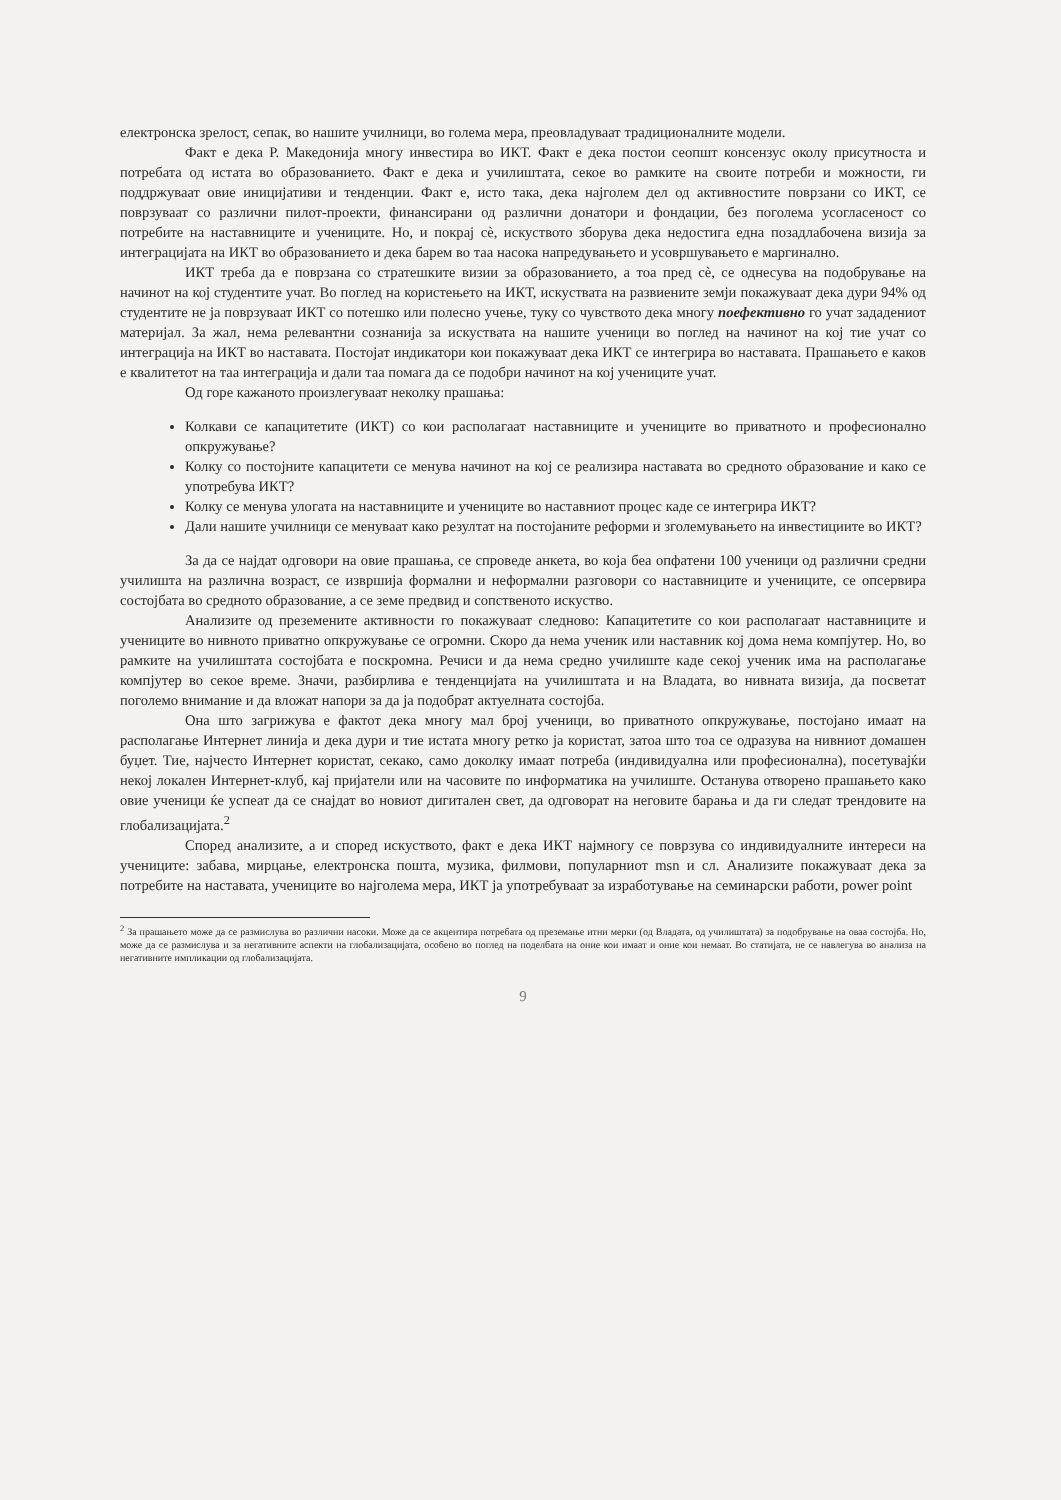електронска зрелост, сепак, во нашите училници, во голема мера, преовладуваат традиционалните модели.
Факт е дека Р. Македонија многу инвестира во ИКТ. Факт е дека постои сеопшт консензус околу присутноста и потребата од истата во образованието. Факт е дека и училиштата, секое во рамките на своите потреби и можности, ги поддржуваат овие иницијативи и тенденции. Факт е, исто така, дека најголем дел од активностите поврзани со ИКТ, се поврзуваат со различни пилот-проекти, финансирани од различни донатори и фондации, без поголема усогласеност со потребите на наставниците и учениците. Но, и покрај сè, искуството зборува дека недостига една позадлабочена визија за интеграцијата на ИКТ во образованието и дека барем во таа насока напредувањето и усовршувањето е маргинално.
ИКТ треба да е поврзана со стратешките визии за образованието, а тоа пред сè, се однесува на подобрување на начинот на кој студентите учат. Во поглед на користењето на ИКТ, искуствата на развиените земји покажуваат дека дури 94% од студентите не ја поврзуваат ИКТ со потешко или полесно учење, туку со чувството дека многу поефективно го учат зададениот материјал. За жал, нема релевантни сознанија за искуствата на нашите ученици во поглед на начинот на кој тие учат со интеграција на ИКТ во наставата. Постојат индикатори кои покажуваат дека ИКТ се интегрира во наставата. Прашањето е каков е квалитетот на таа интеграција и дали таа помага да се подобри начинот на кој учениците учат.
Од горе кажаното произлегуваат неколку прашања:
Колкави се капацитетите (ИКТ) со кои располагаат наставниците и учениците во приватното и професионално опкружување?
Колку со постојните капацитети се менува начинот на кој се реализира наставата во средното образование и како се употребува ИКТ?
Колку се менува улогата на наставниците и учениците во наставниот процес каде се интегрира ИКТ?
Дали нашите училници се менуваат како резултат на постојаните реформи и зголемувањето на инвестициите во ИКТ?
За да се најдат одговори на овие прашања, се спроведе анкета, во која беа опфатени 100 ученици од различни средни училишта на различна возраст, се извршија формални и неформални разговори со наставниците и учениците, се опсервира состојбата во средното образование, а се земе предвид и сопственото искуство.
Анализите од преземените активности го покажуваат следново: Капацитетите со кои располагаат наставниците и учениците во нивното приватно опкружување се огромни. Скоро да нема ученик или наставник кој дома нема компјутер. Но, во рамките на училиштата состојбата е поскромна. Речиси и да нема средно училиште каде секој ученик има на располагање компјутер во секое време. Значи, разбирлива е тенденцијата на училиштата и на Владата, во нивната визија, да посветат поголемо внимание и да вложат напори за да ја подобрат актуелната состојба.
Она што загрижува е фактот дека многу мал број ученици, во приватното опкружување, постојано имаат на располагање Интернет линија и дека дури и тие истата многу ретко ја користат, затоа што тоа се одразува на нивниот домашен буџет. Тие, најчесто Интернет користат, секако, само доколку имаат потреба (индивидуална или професионална), посетувајќи некој локален Интернет-клуб, кај пријатели или на часовите по информатика на училиште. Останува отворено прашањето како овие ученици ќе успеат да се снајдат во новиот дигитален свет, да одговорат на неговите барања и да ги следат трендовите на глобализацијата.<sup>2</sup>
Според анализите, а и според искуството, факт е дека ИКТ најмногу се поврзува со индивидуалните интереси на учениците: забава, мирцање, електронска пошта, музика, филмови, популарниот msn и сл. Анализите покажуваат дека за потребите на наставата, учениците во најголема мера, ИКТ ја употребуваат за изработување на семинарски работи, power point
<sup>2</sup> За прашањето може да се размислува во различни насоки. Може да се акцентира потребата од преземање итни мерки (од Владата, од училиштата) за подобрување на оваа состојба. Но, може да се размислува и за негативните аспекти на глобализацијата, особено во поглед на поделбата на оние кои имаат и оние кои немаат. Во статијата, не се навлегува во анализа на негативните импликации од глобализацијата.
9